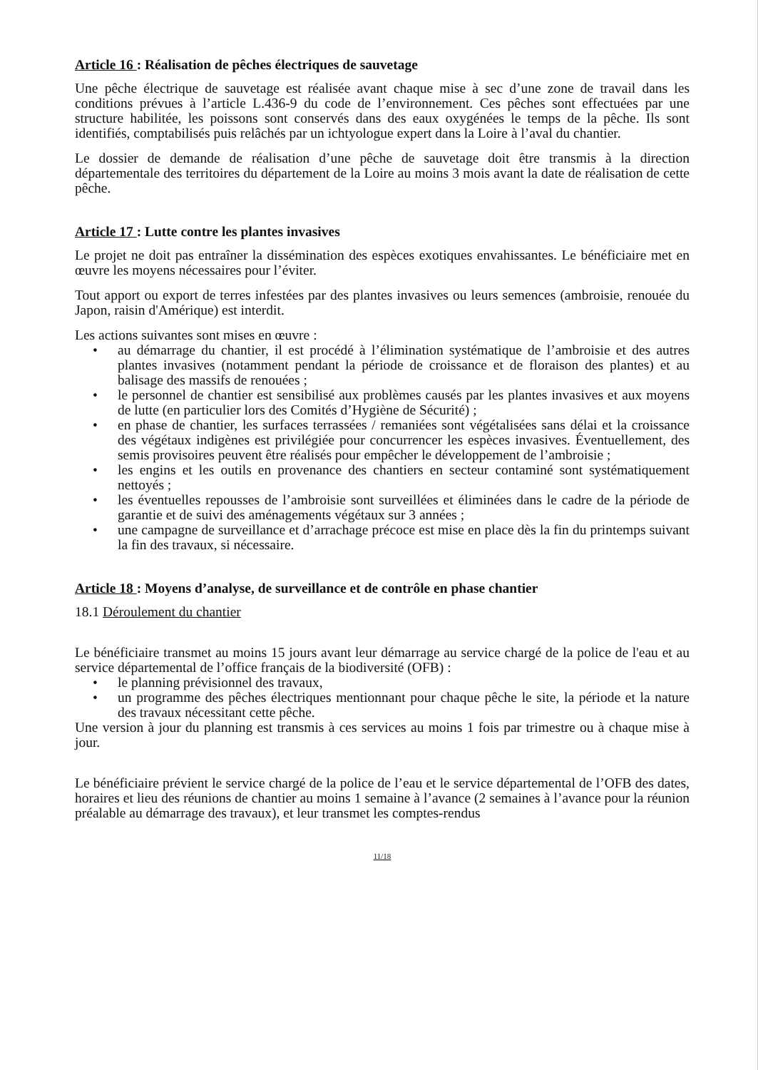Article 16 : Réalisation de pêches électriques de sauvetage
Une pêche électrique de sauvetage est réalisée avant chaque mise à sec d’une zone de travail dans les conditions prévues à l’article L.436-9 du code de l’environnement. Ces pêches sont effectuées par une structure habilitée, les poissons sont conservés dans des eaux oxygénées le temps de la pêche. Ils sont identifiés, comptabilisés puis relâchés par un ichtyologue expert dans la Loire à l’aval du chantier.
Le dossier de demande de réalisation d’une pêche de sauvetage doit être transmis à la direction départementale des territoires du département de la Loire au moins 3 mois avant la date de réalisation de cette pêche.
Article 17 : Lutte contre les plantes invasives
Le projet ne doit pas entraîner la dissémination des espèces exotiques envahissantes. Le bénéficiaire met en œuvre les moyens nécessaires pour l’éviter.
Tout apport ou export de terres infestées par des plantes invasives ou leurs semences (ambroisie, renouée du Japon, raisin d'Amérique) est interdit.
Les actions suivantes sont mises en œuvre :
• au démarrage du chantier, il est procédé à l’élimination systématique de l’ambroisie et des autres plantes invasives (notamment pendant la période de croissance et de floraison des plantes) et au balisage des massifs de renouées ;
• le personnel de chantier est sensibilisé aux problèmes causés par les plantes invasives et aux moyens de lutte (en particulier lors des Comités d’Hygiène de Sécurité) ;
• en phase de chantier, les surfaces terrassées / remaniées sont végétalisées sans délai et la croissance des végétaux indigènes est privilégiée pour concurrencer les espèces invasives. Éventuellement, des semis provisoires peuvent être réalisés pour empêcher le développement de l’ambroisie ;
• les engins et les outils en provenance des chantiers en secteur contaminé sont systématiquement nettoyés ;
• les éventuelles repousses de l’ambroisie sont surveillées et éliminées dans le cadre de la période de garantie et de suivi des aménagements végétaux sur 3 années ;
• une campagne de surveillance et d’arrachage précoce est mise en place dès la fin du printemps suivant la fin des travaux, si nécessaire.
Article 18 : Moyens d’analyse, de surveillance et de contrôle en phase chantier
18.1 Déroulement du chantier
Le bénéficiaire transmet au moins 15 jours avant leur démarrage au service chargé de la police de l'eau et au service départemental de l’office français de la biodiversité (OFB) :
• le planning prévisionnel des travaux,
• un programme des pêches électriques mentionnant pour chaque pêche le site, la période et la nature des travaux nécessitant cette pêche.
Une version à jour du planning est transmis à ces services au moins 1 fois par trimestre ou à chaque mise à jour.
Le bénéficiaire prévient le service chargé de la police de l’eau et le service départemental de l’OFB des dates, horaires et lieu des réunions de chantier au moins 1 semaine à l’avance (2 semaines à l’avance pour la réunion préalable au démarrage des travaux), et leur transmet les comptes-rendus
11/18